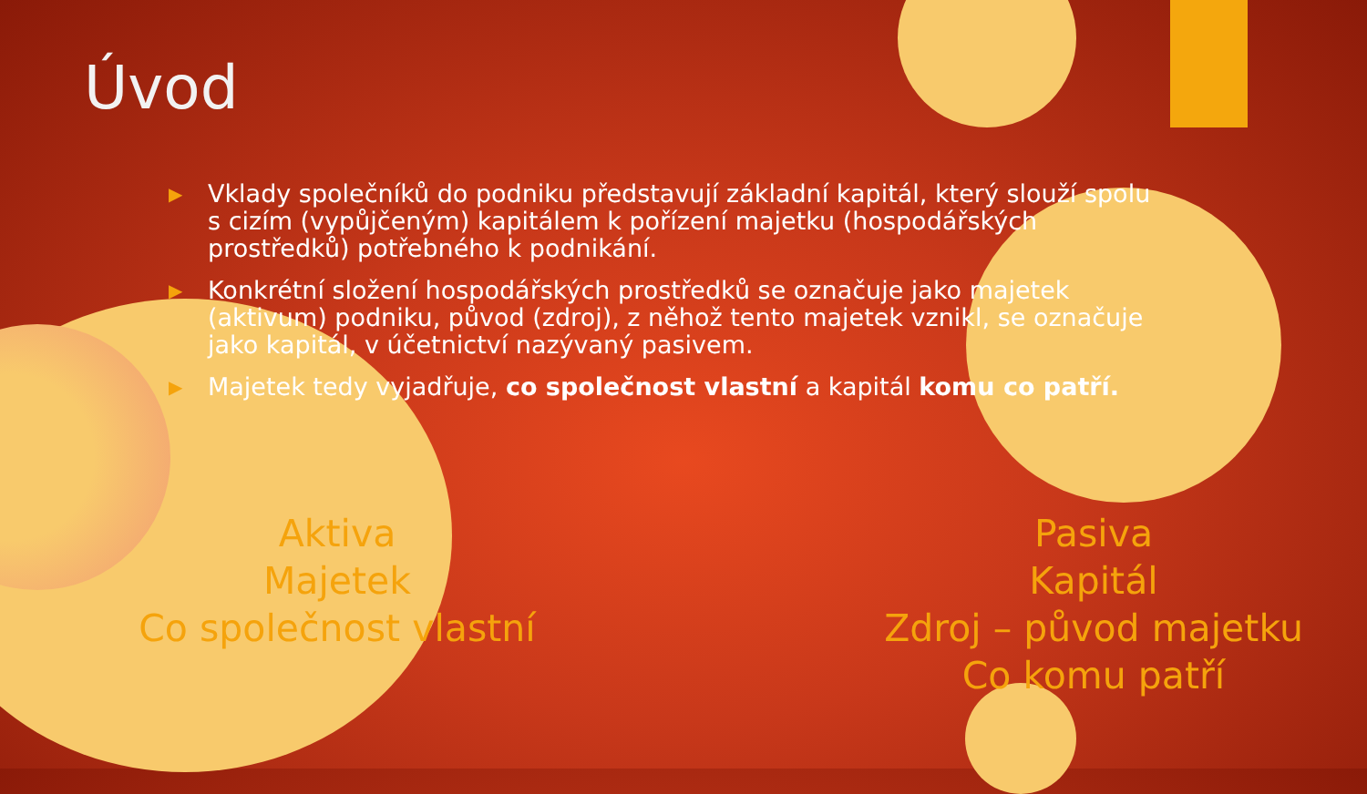Úvod
▶ Vklady společníků do podniku představují základní kapitál, který slouží spolu s cizím (vypůjčeným) kapitálem k pořízení majetku (hospodářských prostředků) potřebného k podnikání.
▶ Konkrétní složení hospodářských prostředků se označuje jako majetek (aktivum) podniku, původ (zdroj), z něhož tento majetek vznikl, se označuje jako kapitál, v účetnictví nazývaný pasivem.
▶ Majetek tedy vyjadřuje, co společnost vlastní a kapitál komu co patří.
Aktiva
Majetek
Co společnost vlastní
Pasiva
Kapitál
Zdroj – původ majetku
Co komu patří